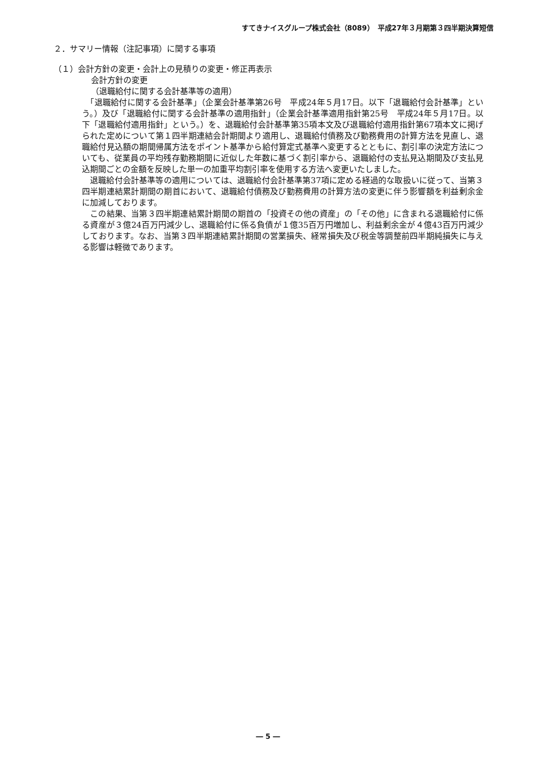すてきナイスグループ株式会社（8089）　平成27年３月期第３四半期決算短信
２．サマリー情報（注記事項）に関する事項
（１）会計方針の変更・会計上の見積りの変更・修正再表示
会計方針の変更
（退職給付に関する会計基準等の適用）
　「退職給付に関する会計基準」（企業会計基準第26号　平成24年５月17日。以下「退職給付会計基準」という。）及び「退職給付に関する会計基準の適用指針」（企業会計基準適用指針第25号　平成24年５月17日。以下「退職給付適用指針」という。）を、退職給付会計基準第35項本文及び退職給付適用指針第67項本文に掲げられた定めについて第１四半期連結会計期間より適用し、退職給付債務及び勤務費用の計算方法を見直し、退職給付見込額の期間帰属方法をポイント基準から給付算定式基準へ変更するとともに、割引率の決定方法についても、従業員の平均残存勤務期間に近似した年数に基づく割引率から、退職給付の支払見込期間及び支払見込期間ごとの金額を反映した単一の加重平均割引率を使用する方法へ変更いたしました。
　退職給付会計基準等の適用については、退職給付会計基準第37項に定める経過的な取扱いに従って、当第３四半期連結累計期間の期首において、退職給付債務及び勤務費用の計算方法の変更に伴う影響額を利益剰余金に加減しております。
　この結果、当第３四半期連結累計期間の期首の「投資その他の資産」の「その他」に含まれる退職給付に係る資産が３億24百万円減少し、退職給付に係る負債が１億35百万円増加し、利益剰余金が４億43百万円減少しております。なお、当第３四半期連結累計期間の営業損失、経常損失及び税金等調整前四半期純損失に与える影響は軽微であります。
― 5 ―